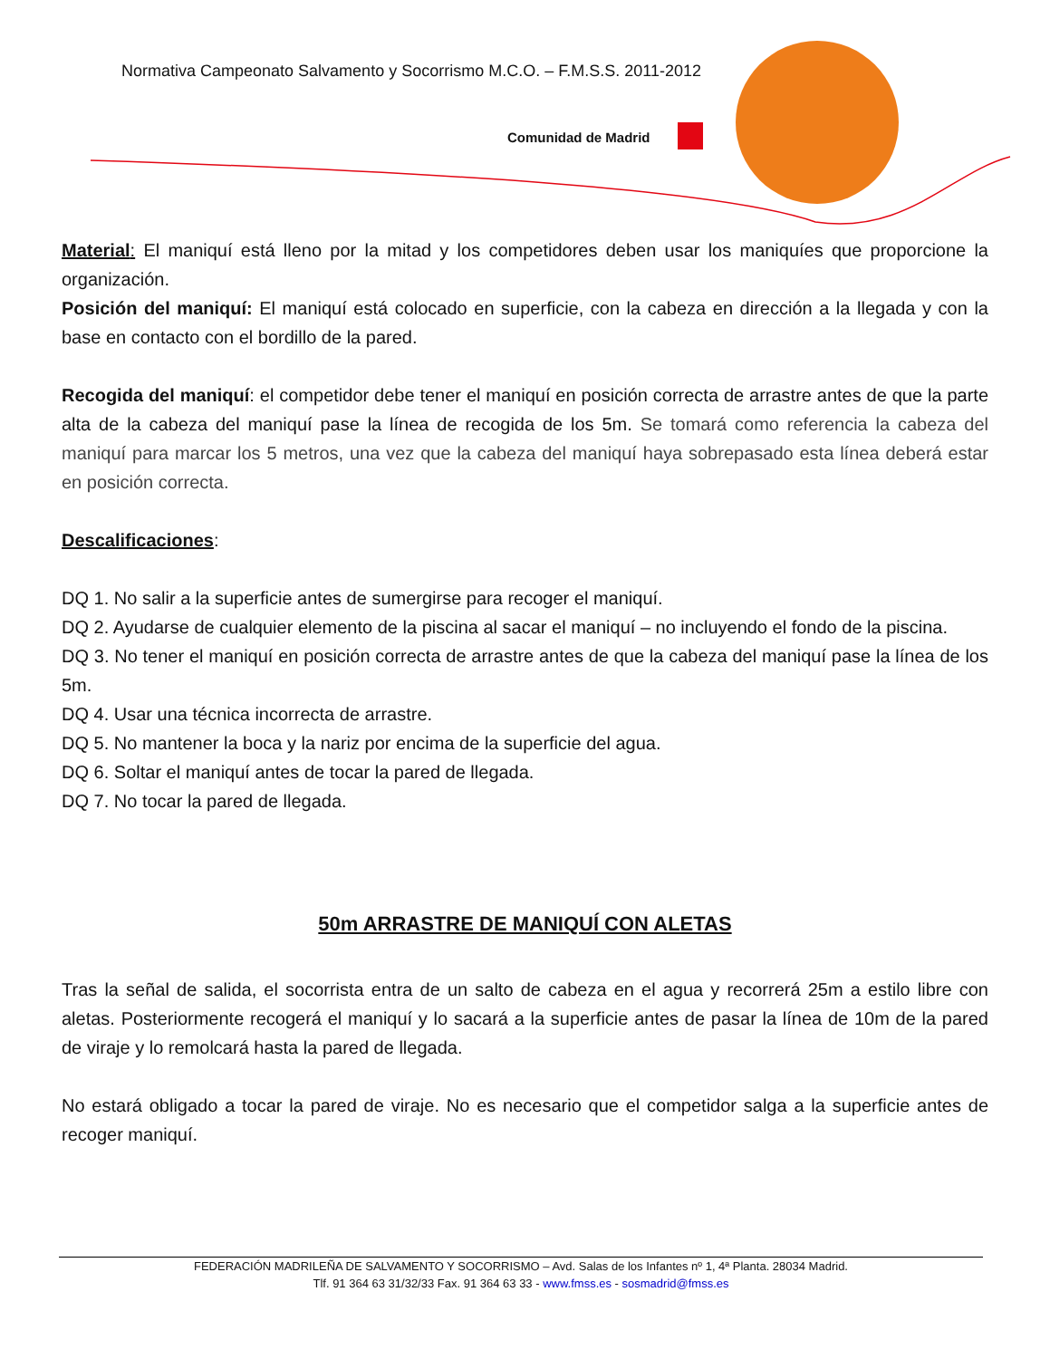Normativa Campeonato Salvamento y Socorrismo M.C.O. – F.M.S.S. 2011-2012
Comunidad de Madrid
Material: El maniquí está lleno por la mitad y los competidores deben usar los maniquíes que proporcione la organización.
Posición del maniquí: El maniquí está colocado en superficie, con la cabeza en dirección a la llegada y con la base en contacto con el bordillo de la pared.
Recogida del maniquí: el competidor debe tener el maniquí en posición correcta de arrastre antes de que la parte alta de la cabeza del maniquí pase la línea de recogida de los 5m. Se tomará como referencia la cabeza del maniquí para marcar los 5 metros, una vez que la cabeza del maniquí haya sobrepasado esta línea deberá estar en posición correcta.
Descalificaciones:
DQ 1. No salir a la superficie antes de sumergirse para recoger el maniquí.
DQ 2. Ayudarse de cualquier elemento de la piscina al sacar el maniquí – no incluyendo el fondo de la piscina.
DQ 3. No tener el maniquí en posición correcta de arrastre antes de que la cabeza del maniquí pase la línea de los 5m.
DQ 4. Usar una técnica incorrecta de arrastre.
DQ 5. No mantener la boca y la nariz por encima de la superficie del agua.
DQ 6. Soltar el maniquí antes de tocar la pared de llegada.
DQ 7. No tocar la pared de llegada.
50m ARRASTRE DE MANIQUÍ CON ALETAS
Tras la señal de salida, el socorrista entra de un salto de cabeza en el agua y recorrerá 25m a estilo libre con aletas. Posteriormente recogerá el maniquí y lo sacará a la superficie antes de pasar la línea de 10m de la pared de viraje y lo remolcará hasta la pared de llegada.
No estará obligado a tocar la pared de viraje. No es necesario que el competidor salga a la superficie antes de recoger maniquí.
FEDERACIÓN MADRILEÑA DE SALVAMENTO Y SOCORRISMO – Avd. Salas de los Infantes nº 1, 4ª Planta. 28034 Madrid.
Tlf. 91 364 63 31/32/33 Fax. 91 364 63 33 - www.fmss.es - sosmadrid@fmss.es